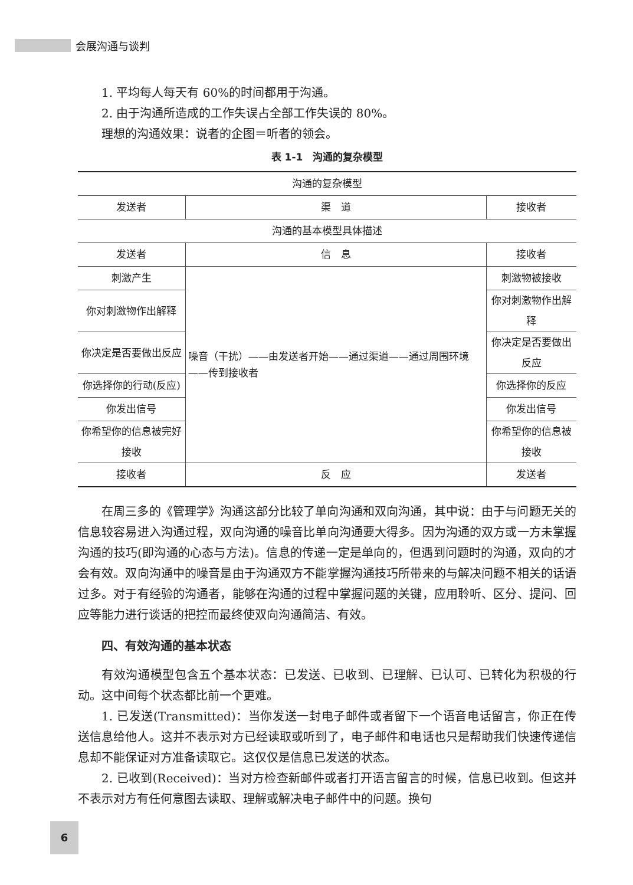会展沟通与谈判
1. 平均每人每天有 60%的时间都用于沟通。
2. 由于沟通所造成的工作失误占全部工作失误的 80%。
理想的沟通效果：说者的企图＝听者的领会。
表 1-1　沟通的复杂模型
| 沟通的复杂模型 | | |
| 发送者 | 渠 道 | 接收者 |
| 沟通的基本模型具体描述 | | |
| 发送者 | 信 息 | 接收者 |
| 刺激产生 | 噪音（干扰）——由发送者开始——通过渠道——通过周围环境——传到接收者 | 刺激物被接收 |
| 你对刺激物作出解释 | | 你对刺激物作出解释 |
| 你决定是否要做出反应 | | 你决定是否要做出反应 |
| 你选择你的行动(反应) | | 你选择你的反应 |
| 你发出信号 | | 你发出信号 |
| 你希望你的信息被完好接收 | | 你希望你的信息被接收 |
| 接收者 | 反 应 | 发送者 |
在周三多的《管理学》沟通这部分比较了单向沟通和双向沟通，其中说：由于与问题无关的信息较容易进入沟通过程，双向沟通的噪音比单向沟通要大得多。因为沟通的双方或一方未掌握沟通的技巧(即沟通的心态与方法)。信息的传递一定是单向的，但遇到问题时的沟通，双向的才会有效。双向沟通中的噪音是由于沟通双方不能掌握沟通技巧所带来的与解决问题不相关的话语过多。对于有经验的沟通者，能够在沟通的过程中掌握问题的关键，应用聆听、区分、提问、回应等能力进行谈话的把控而最终使双向沟通简洁、有效。
四、有效沟通的基本状态
有效沟通模型包含五个基本状态：已发送、已收到、已理解、已认可、已转化为积极的行动。这中间每个状态都比前一个更难。
1. 已发送(Transmitted)：当你发送一封电子邮件或者留下一个语音电话留言，你正在传送信息给他人。这并不表示对方已经读取或听到了，电子邮件和电话也只是帮助我们快速传递信息却不能保证对方准备读取它。这仅仅是信息已发送的状态。
2. 已收到(Received)：当对方检查新邮件或者打开语言留言的时候，信息已收到。但这并不表示对方有任何意图去读取、理解或解决电子邮件中的问题。换句
6